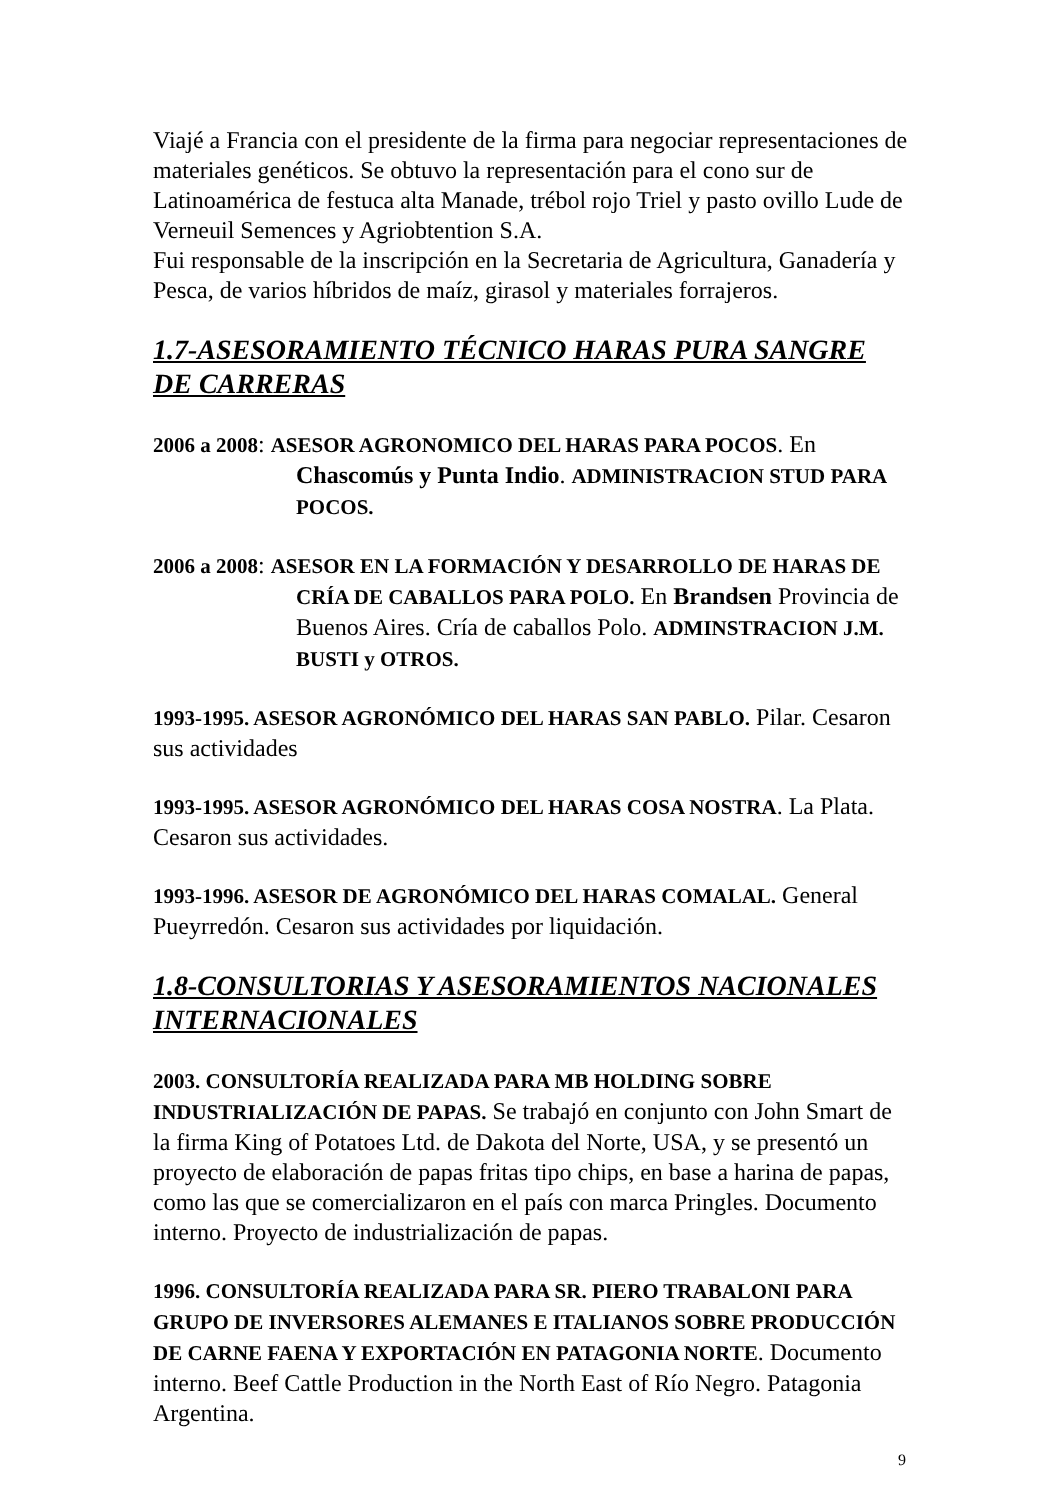Viajé a Francia con el presidente de la firma para negociar representaciones de materiales genéticos. Se obtuvo la representación para el cono sur de Latinoamérica de festuca alta Manade, trébol rojo Triel y pasto ovillo Lude de Verneuil Semences y Agriobtention S.A.
Fui responsable de la inscripción en la Secretaria de Agricultura, Ganadería y Pesca, de varios híbridos de maíz, girasol y materiales forrajeros.
1.7-ASESORAMIENTO TÉCNICO HARAS PURA SANGRE DE CARRERAS
2006 a 2008: ASESOR AGRONOMICO DEL HARAS PARA POCOS. En
Chascomús y Punta Indio. ADMINISTRACION STUD PARA POCOS.
2006 a 2008: ASESOR EN LA FORMACIÓN Y DESARROLLO DE HARAS DE
CRÍA DE CABALLOS PARA POLO. En Brandsen Provincia de Buenos Aires. Cría de caballos Polo. ADMINSTRACION J.M. BUSTI y OTROS.
1993-1995. ASESOR AGRONÓMICO DEL HARAS SAN PABLO. Pilar. Cesaron sus actividades
1993-1995. ASESOR AGRONÓMICO DEL HARAS COSA NOSTRA. La Plata. Cesaron sus actividades.
1993-1996. ASESOR DE AGRONÓMICO DEL HARAS COMALAL. General Pueyrredón. Cesaron sus actividades por liquidación.
1.8-CONSULTORIAS Y ASESORAMIENTOS NACIONALES INTERNACIONALES
2003. CONSULTORÍA REALIZADA PARA MB HOLDING SOBRE INDUSTRIALIZACIÓN DE PAPAS. Se trabajó en conjunto con John Smart de la firma King of Potatoes Ltd. de Dakota del Norte, USA, y se presentó un proyecto de elaboración de papas fritas tipo chips, en base a harina de papas, como las que se comercializaron en el país con marca Pringles. Documento interno. Proyecto de industrialización de papas.
1996. CONSULTORÍA REALIZADA PARA SR. PIERO TRABALONI PARA GRUPO DE INVERSORES ALEMANES E ITALIANOS SOBRE PRODUCCIÓN DE CARNE FAENA Y EXPORTACIÓN EN PATAGONIA NORTE. Documento interno. Beef Cattle Production in the North East of Río Negro. Patagonia Argentina.
9